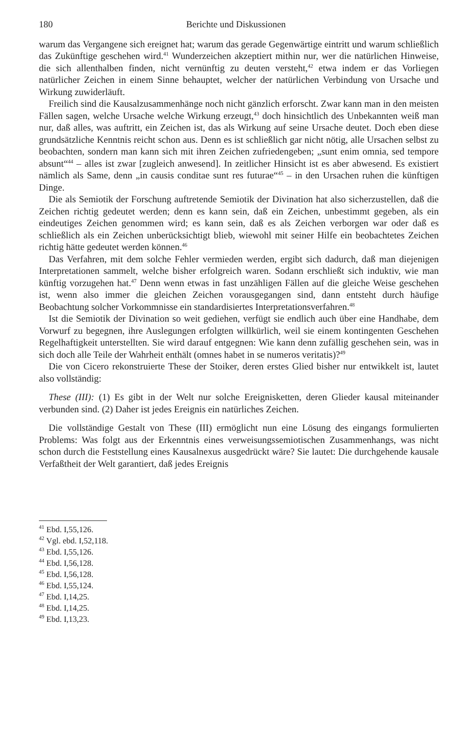180 Berichte und Diskussionen
warum das Vergangene sich ereignet hat; warum das gerade Gegenwärtige eintritt und warum schließlich das Zukünftige geschehen wird.<sup>41</sup> Wunderzeichen akzeptiert mithin nur, wer die natürlichen Hinweise, die sich allenthalben finden, nicht vernünftig zu deuten versteht,<sup>42</sup> etwa indem er das Vorliegen natürlicher Zeichen in einem Sinne behauptet, welcher der natürlichen Verbindung von Ursache und Wirkung zuwiderläuft.
Freilich sind die Kausalzusammenhänge noch nicht gänzlich erforscht. Zwar kann man in den meisten Fällen sagen, welche Ursache welche Wirkung erzeugt,<sup>43</sup> doch hinsichtlich des Unbekannten weiß man nur, daß alles, was auftritt, ein Zeichen ist, das als Wirkung auf seine Ursache deutet. Doch eben diese grundsätzliche Kenntnis reicht schon aus. Denn es ist schließlich gar nicht nötig, alle Ursachen selbst zu beobachten, sondern man kann sich mit ihren Zeichen zufriedengeben; „sunt enim omnia, sed tempore absunt“<sup>44</sup> – alles ist zwar [zugleich anwesend]. In zeitlicher Hinsicht ist es aber abwesend. Es existiert nämlich als Same, denn „in causis conditae sunt res futurae“<sup>45</sup> – in den Ursachen ruhen die künftigen Dinge.
Die als Semiotik der Forschung auftretende Semiotik der Divination hat also sicherzustellen, daß die Zeichen richtig gedeutet werden; denn es kann sein, daß ein Zeichen, unbestimmt gegeben, als ein eindeutiges Zeichen genommen wird; es kann sein, daß es als Zeichen verborgen war oder daß es schließlich als ein Zeichen unberücksichtigt blieb, wiewohl mit seiner Hilfe ein beobachtetes Zeichen richtig hätte gedeutet werden können.<sup>46</sup>
Das Verfahren, mit dem solche Fehler vermieden werden, ergibt sich dadurch, daß man diejenigen Interpretationen sammelt, welche bisher erfolgreich waren. Sodann erschließt sich induktiv, wie man künftig vorzugehen hat.<sup>47</sup> Denn wenn etwas in fast unzähligen Fällen auf die gleiche Weise geschehen ist, wenn also immer die gleichen Zeichen vorausgegangen sind, dann entsteht durch häufige Beobachtung solcher Vorkommnisse ein standardisiertes Interpretationsverfahren.<sup>48</sup>
Ist die Semiotik der Divination so weit gediehen, verfügt sie endlich auch über eine Handhabe, dem Vorwurf zu begegnen, ihre Auslegungen erfolgten willkürlich, weil sie einem kontingenten Geschehen Regelhaftigkeit unterstellten. Sie wird darauf entgegnen: Wie kann denn zufällig geschehen sein, was in sich doch alle Teile der Wahrheit enthält (omnes habet in se numeros veritatis)?<sup>49</sup>
Die von Cicero rekonstruierte These der Stoiker, deren erstes Glied bisher nur entwikkelt ist, lautet also vollständig:
These (III): (1) Es gibt in der Welt nur solche Ereignisketten, deren Glieder kausal miteinander verbunden sind. (2) Daher ist jedes Ereignis ein natürliches Zeichen.
Die vollständige Gestalt von These (III) ermöglicht nun eine Lösung des eingangs formulierten Problems: Was folgt aus der Erkenntnis eines verweisungssemiotischen Zusammenhangs, was nicht schon durch die Feststellung eines Kausalnexus ausgedrückt wäre? Sie lautet: Die durchgehende kausale Verfaßtheit der Welt garantiert, daß jedes Ereignis
<sup>41</sup> Ebd. I,55,126.
<sup>42</sup> Vgl. ebd. I,52,118.
<sup>43</sup> Ebd. I,55,126.
<sup>44</sup> Ebd. I,56,128.
<sup>45</sup> Ebd. I,56,128.
<sup>46</sup> Ebd. I,55,124.
<sup>47</sup> Ebd. I,14,25.
<sup>48</sup> Ebd. I,14,25.
<sup>49</sup> Ebd. I,13,23.